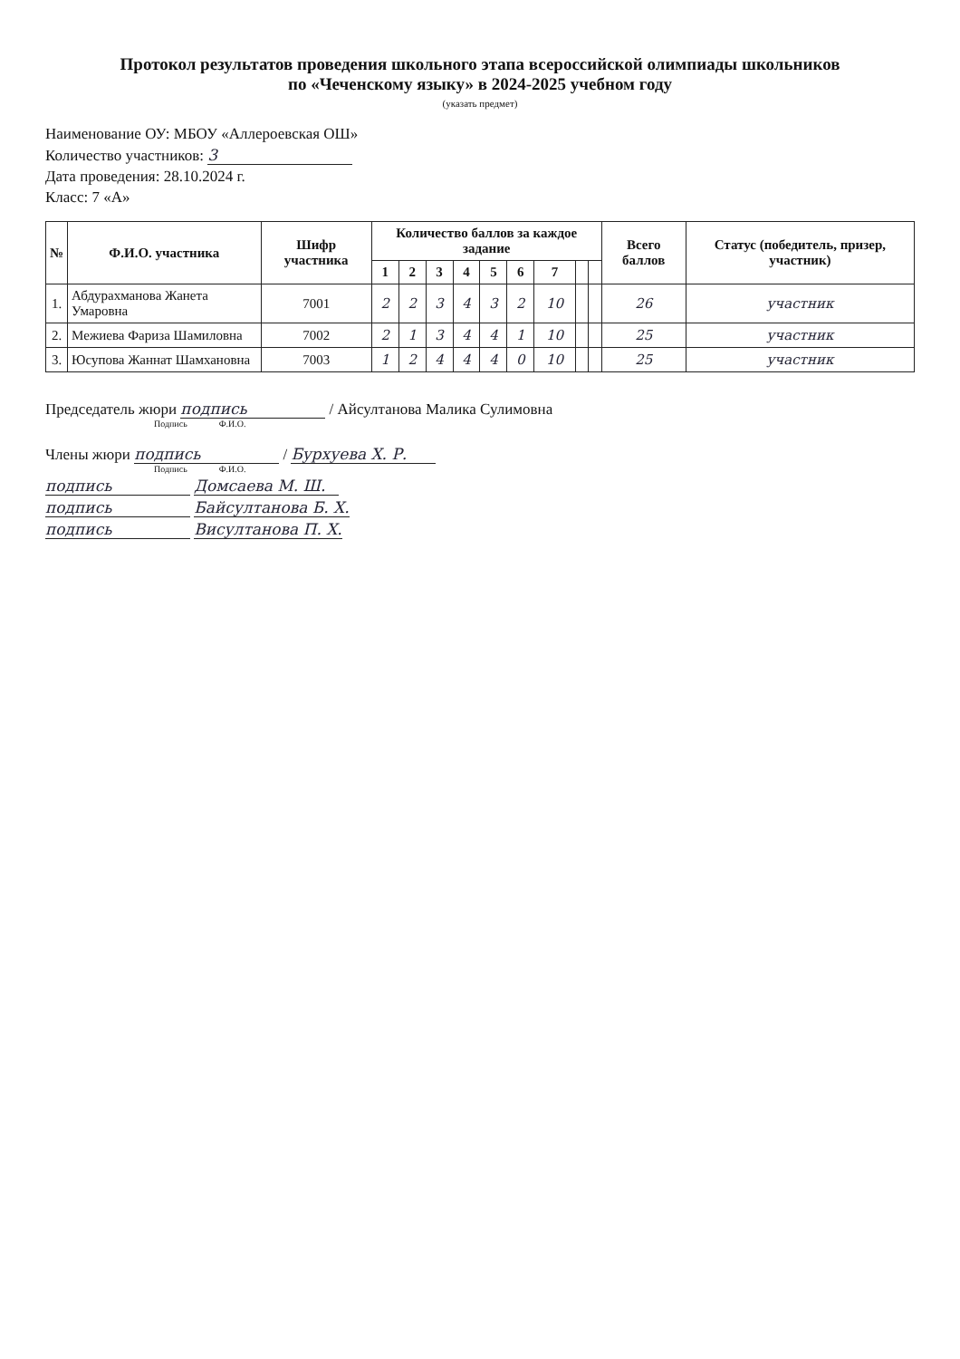Протокол результатов проведения школьного этапа всероссийской олимпиады школьников
по «Чеченскому языку» в 2024-2025 учебном году
(указать предмет)
Наименование ОУ: МБОУ «Аллероевская ОШ»
Количество участников: 3
Дата проведения: 28.10.2024 г.
Класс: 7 «А»
| № | Ф.И.О. участника | Шифр участника | Количество баллов за каждое задание | | | | | | | | | Всего баллов | Статус (победитель, призер, участник) |
| --- | --- | --- | --- | --- | --- | --- | --- | --- | --- | --- | --- | --- | --- |
| | | | 1 | 2 | 3 | 4 | 5 | 6 | 7 | | | | |
| 1. | Абдурахманова Жанета Умаровна | 7001 | 2 | 2 | 3 | 4 | 3 | 2 | 10 | | | 26 | участник |
| 2. | Межиева Фариза Шамиловна | 7002 | 2 | 1 | 3 | 4 | 4 | 1 | 10 | | | 25 | участник |
| 3. | Юсупова Жаннат Шамхановна | 7003 | 1 | 2 | 4 | 4 | 4 | 0 | 10 | | | 25 | участник |
Председатель жюри подпись / Айсултанова Малика Сулимовна
Подпись Ф.И.О.
Члены жюри подпись / Бурхуева Х. Р.
Подпись Ф.И.О.
подпись Домсаева М. Ш.
подпись Байсултанова Б. Х.
подпись Висултанова П. Х.